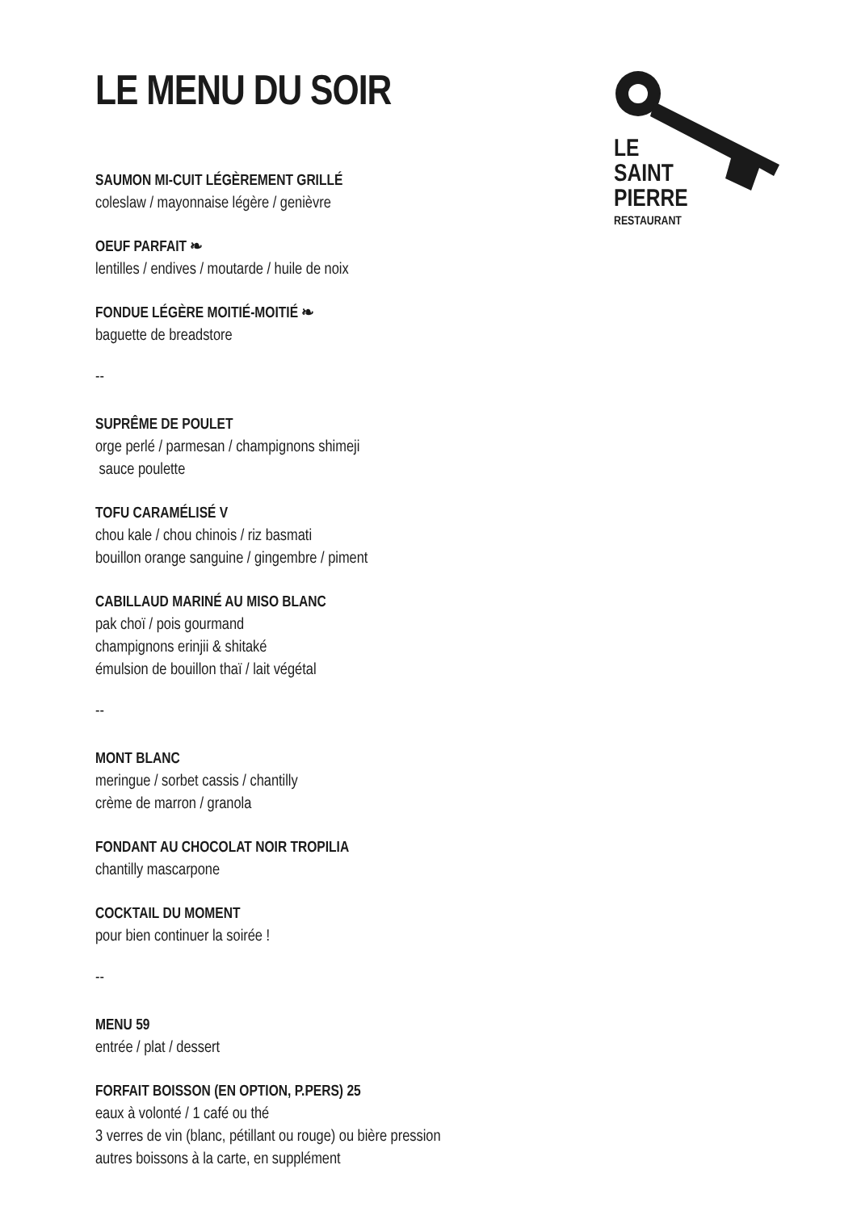LE
SAINT
PIERRE
RESTAURANT
LE MENU DU SOIR
SAUMON MI-CUIT LÉGÈREMENT GRILLÉ
coleslaw / mayonnaise légère / genièvre
OEUF PARFAIT ❧
lentilles / endives / moutarde / huile de noix
FONDUE LÉGÈRE MOITIÉ-MOITIÉ ❧
baguette de breadstore
--
SUPRÊME DE POULET
orge perlé / parmesan / champignons shimeji
sauce poulette
TOFU CARAMÉLISÉ V
chou kale / chou chinois / riz basmati
bouillon orange sanguine / gingembre / piment
CABILLAUD MARINÉ AU MISO BLANC
pak choï / pois gourmand
champignons erinjii & shitaké
émulsion de bouillon thaï / lait végétal
--
MONT BLANC
meringue / sorbet cassis / chantilly
crème de marron / granola
FONDANT AU CHOCOLAT NOIR TROPILIA
chantilly mascarpone
COCKTAIL DU MOMENT
pour bien continuer la soirée !
--
MENU 59
entrée / plat / dessert
FORFAIT BOISSON (EN OPTION, P.PERS) 25
eaux à volonté / 1 café ou thé
3 verres de vin (blanc, pétillant ou rouge) ou bière pression
autres boissons à la carte, en supplément